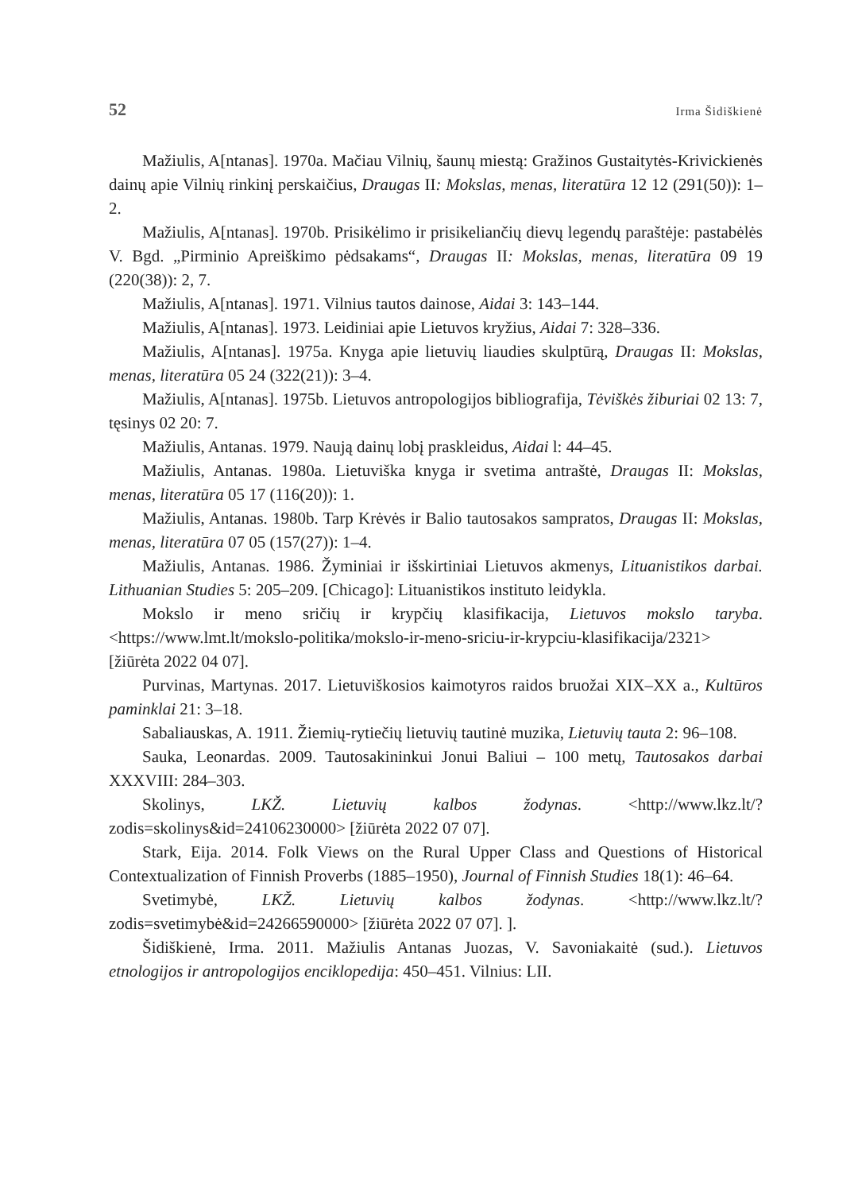52 Irma Šidiškienė
Mažiulis, A[ntanas]. 1970a. Mačiau Vilnių, šaunų miestą: Gražinos Gustaitytės-Krivickienės dainų apie Vilnių rinkinį perskaičius, Draugas II: Mokslas, menas, literatūra 12 12 (291(50)): 1–2.
Mažiulis, A[ntanas]. 1970b. Prisikėlimo ir prisikeliančių dievų legendų paraštėje: pastabėlės V. Bgd. „Pirminio Apreiškimo pėdsakams“, Draugas II: Mokslas, menas, literatūra 09 19 (220(38)): 2, 7.
Mažiulis, A[ntanas]. 1971. Vilnius tautos dainose, Aidai 3: 143–144.
Mažiulis, A[ntanas]. 1973. Leidiniai apie Lietuvos kryžius, Aidai 7: 328–336.
Mažiulis, A[ntanas]. 1975a. Knyga apie lietuvių liaudies skulptūrą, Draugas II: Mokslas, menas, literatūra 05 24 (322(21)): 3–4.
Mažiulis, A[ntanas]. 1975b. Lietuvos antropologijos bibliografija, Tėviškės žiburiai 02 13: 7, tęsinys 02 20: 7.
Mažiulis, Antanas. 1979. Naują dainų lobį praskleidus, Aidai l: 44–45.
Mažiulis, Antanas. 1980a. Lietuviška knyga ir svetima antraštė, Draugas II: Mokslas, menas, literatūra 05 17 (116(20)): 1.
Mažiulis, Antanas. 1980b. Tarp Krėvės ir Balio tautosakos sampratos, Draugas II: Mokslas, menas, literatūra 07 05 (157(27)): 1–4.
Mažiulis, Antanas. 1986. Žyminiai ir išskirtiniai Lietuvos akmenys, Lituanistikos darbai. Lithuanian Studies 5: 205–209. [Chicago]: Lituanistikos instituto leidykla.
Mokslo ir meno sričių ir krypčių klasifikacija, Lietuvos mokslo taryba. <https://www.lmt.lt/mokslo-politika/mokslo-ir-meno-sriciu-ir-krypciu-klasifikacija/2321> [žiūrėta 2022 04 07].
Purvinas, Martynas. 2017. Lietuviškosios kaimotyros raidos bruožai XIX–XX a., Kultūros paminklai 21: 3–18.
Sabaliauskas, A. 1911. Žiemių-rytiečių lietuvių tautinė muzika, Lietuvių tauta 2: 96–108.
Sauka, Leonardas. 2009. Tautosakininkui Jonui Baliui – 100 metų, Tautosakos darbai XXXVIII: 284–303.
Skolinys, LKŽ. Lietuvių kalbos žodynas. <http://www.lkz.lt/?zodis=skolinys&id=24106230000> [žiūrėta 2022 07 07].
Stark, Eija. 2014. Folk Views on the Rural Upper Class and Questions of Historical Contextualization of Finnish Proverbs (1885–1950), Journal of Finnish Studies 18(1): 46–64.
Svetimybė, LKŽ. Lietuvių kalbos žodynas. <http://www.lkz.lt/?zodis=svetimybė&id=24266590000> [žiūrėta 2022 07 07]. ].
Šidiškienė, Irma. 2011. Mažiulis Antanas Juozas, V. Savoniakaitė (sud.). Lietuvos etnologijos ir antropologijos enciklopedija: 450–451. Vilnius: LII.